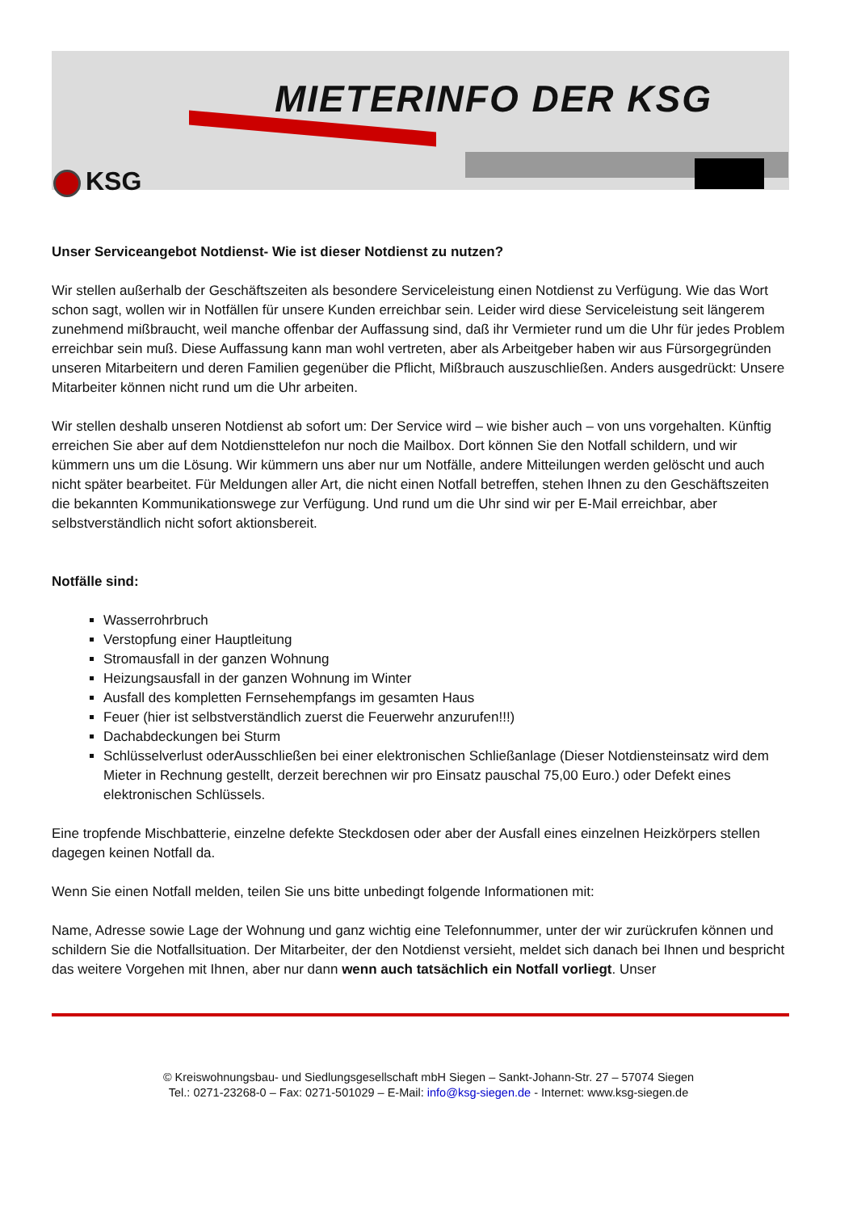MIETERINFO DER KSG
KSG
Unser Serviceangebot Notdienst- Wie ist dieser Notdienst zu nutzen?
Wir stellen außerhalb der Geschäftszeiten als besondere Serviceleistung einen Notdienst zu Verfügung. Wie das Wort schon sagt, wollen wir in Notfällen für unsere Kunden erreichbar sein. Leider wird diese Serviceleistung seit längerem zunehmend mißbraucht, weil manche offenbar der Auffassung sind, daß ihr Vermieter rund um die Uhr für jedes Problem erreichbar sein muß. Diese Auffassung kann man wohl vertreten, aber als Arbeitgeber haben wir aus Fürsorgegründen unseren Mitarbeitern und deren Familien gegenüber die Pflicht, Mißbrauch auszuschließen. Anders ausgedrückt: Unsere Mitarbeiter können nicht rund um die Uhr arbeiten.
Wir stellen deshalb unseren Notdienst ab sofort um: Der Service wird – wie bisher auch – von uns vorgehalten. Künftig erreichen Sie aber auf dem Notdiensttelefon nur noch die Mailbox. Dort können Sie den Notfall schildern, und wir kümmern uns um die Lösung. Wir kümmern uns aber nur um Notfälle, andere Mitteilungen werden gelöscht und auch nicht später bearbeitet. Für Meldungen aller Art, die nicht einen Notfall betreffen, stehen Ihnen zu den Geschäftszeiten die bekannten Kommunikationswege zur Verfügung. Und rund um die Uhr sind wir per E-Mail erreichbar, aber selbstverständlich nicht sofort aktionsbereit.
Notfälle sind:
Wasserrohrbruch
Verstopfung einer Hauptleitung
Stromausfall in der ganzen Wohnung
Heizungsausfall in der ganzen Wohnung im Winter
Ausfall des kompletten Fernsehempfangs im gesamten Haus
Feuer (hier ist selbstverständlich zuerst die Feuerwehr anzurufen!!!)
Dachabdeckungen bei Sturm
Schlüsselverlust oderAusschließen bei einer elektronischen Schließanlage (Dieser Notdiensteinsatz wird dem Mieter in Rechnung gestellt, derzeit berechnen wir pro Einsatz pauschal 75,00 Euro.) oder Defekt eines elektronischen Schlüssels.
Eine tropfende Mischbatterie, einzelne defekte Steckdosen oder aber der Ausfall eines einzelnen Heizkörpers stellen dagegen keinen Notfall da.
Wenn Sie einen Notfall melden, teilen Sie uns bitte unbedingt folgende Informationen mit:
Name, Adresse sowie Lage der Wohnung und ganz wichtig eine Telefonnummer, unter der wir zurückrufen können und schildern Sie die Notfallsituation. Der Mitarbeiter, der den Notdienst versieht, meldet sich danach bei Ihnen und bespricht das weitere Vorgehen mit Ihnen, aber nur dann wenn auch tatsächlich ein Notfall vorliegt. Unser
© Kreiswohnungsbau- und Siedlungsgesellschaft mbH Siegen – Sankt-Johann-Str. 27 – 57074 Siegen
Tel.: 0271-23268-0 – Fax: 0271-501029 – E-Mail: info@ksg-siegen.de - Internet: www.ksg-siegen.de